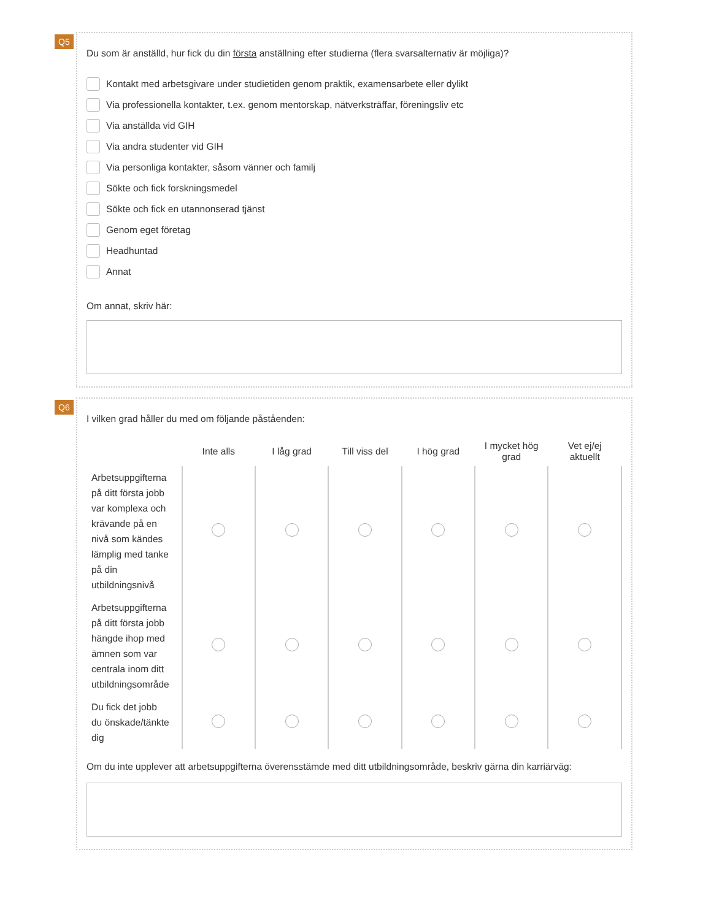Q5
Du som är anställd, hur fick du din första anställning efter studierna (flera svarsalternativ är möjliga)?
Kontakt med arbetsgivare under studietiden genom praktik, examensarbete eller dylikt
Via professionella kontakter, t.ex. genom mentorskap, nätverksträffar, föreningsliv etc
Via anställda vid GIH
Via andra studenter vid GIH
Via personliga kontakter, såsom vänner och familj
Sökte och fick forskningsmedel
Sökte och fick en utannonserad tjänst
Genom eget företag
Headhuntad
Annat
Om annat, skriv här:
Q6
I vilken grad håller du med om följande påståenden:
| | Inte alls | I låg grad | Till viss del | I hög grad | I mycket hög grad | Vet ej/ej aktuellt |
| --- | --- | --- | --- | --- | --- | --- |
| Arbetsuppgifterna på ditt första jobb var komplexa och krävande på en nivå som kändes lämplig med tanke på din utbildningsnivå | | | | | | |
| Arbetsuppgifterna på ditt första jobb hängde ihop med ämnen som var centrala inom ditt utbildningsområde | | | | | | |
| Du fick det jobb du önskade/tänkte dig | | | | | | |
Om du inte upplever att arbetsuppgifterna överensstämde med ditt utbildningsområde, beskriv gärna din karriärväg: